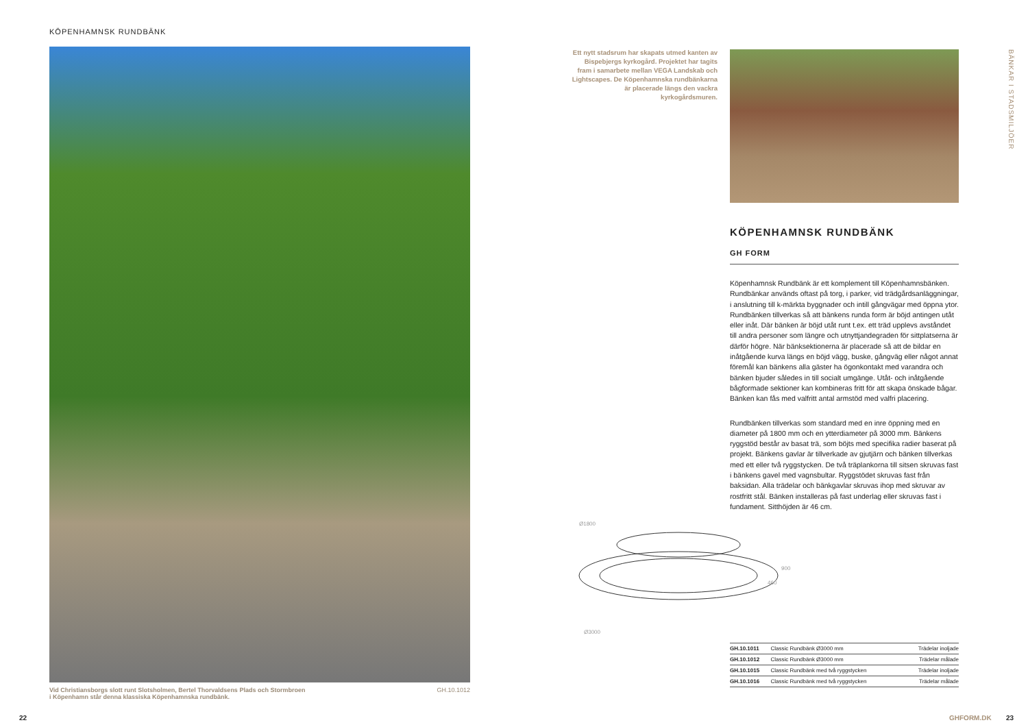KÖPENHAMNSK RUNDBÄNK
Vid Christiansborgs slott runt Slotsholmen, Bertel Thorvaldsens Plads och Stormbroen
i Köpenhamn står denna klassiska Köpenhamnska rundbänk. GH.10.1012
22
Ett nytt stadsrum har skapats utmed kanten av Bispebjergs kyrkogård. Projektet har tagits fram i samarbete mellan VEGA Landskab och Lightscapes. De Köpenhamnska rundbänkarna är placerade längs den vackra kyrkogårdsmuren.
BÄNKAR I STADSMILJÖER
KÖPENHAMNSK RUNDBÄNK
GH FORM
Köpenhamnsk Rundbänk är ett komplement till Köpenhamnsbänken. Rundbänkar används oftast på torg, i parker, vid trädgårdsanläggningar, i anslutning till k-märkta byggnader och intill gångvägar med öppna ytor. Rundbänken tillverkas så att bänkens runda form är böjd antingen utåt eller inåt. Där bänken är böjd utåt runt t.ex. ett träd upplevs avståndet till andra personer som längre och utnyttjandegraden för sittplatserna är därför högre. När bänksektionerna är placerade så att de bildar en inåtgående kurva längs en böjd vägg, buske, gångväg eller något annat föremål kan bänkens alla gäster ha ögonkontakt med varandra och bänken bjuder således in till socialt umgänge. Utåt- och inåtgående bågformade sektioner kan kombineras fritt för att skapa önskade bågar. Bänken kan fås med valfritt antal armstöd med valfri placering.
Rundbänken tillverkas som standard med en inre öppning med en diameter på 1800 mm och en ytterdiameter på 3000 mm. Bänkens ryggstöd består av basat trä, som böjts med specifika radier baserat på projekt. Bänkens gavlar är tillverkade av gjutjärn och bänken tillverkas med ett eller två ryggstycken. De två träplankorna till sitsen skruvas fast i bänkens gavel med vagnsbultar. Ryggstödet skruvas fast från baksidan. Alla trädelar och bänkgavlar skruvas ihop med skruvar av rostfritt stål. Bänken installeras på fast underlag eller skruvas fast i fundament. Sitthöjden är 46 cm.
Ø1800
900
460
Ø3000
| GH.10.1011 | Classic Rundbänk Ø3000 mm | Trädelar inoljade |
| GH.10.1012 | Classic Rundbänk Ø3000 mm | Trädelar målade |
| GH.10.1015 | Classic Rundbänk med två ryggstycken | Trädelar inoljade |
| GH.10.1016 | Classic Rundbänk med två ryggstycken | Trädelar målade |
GHFORM.DK 23